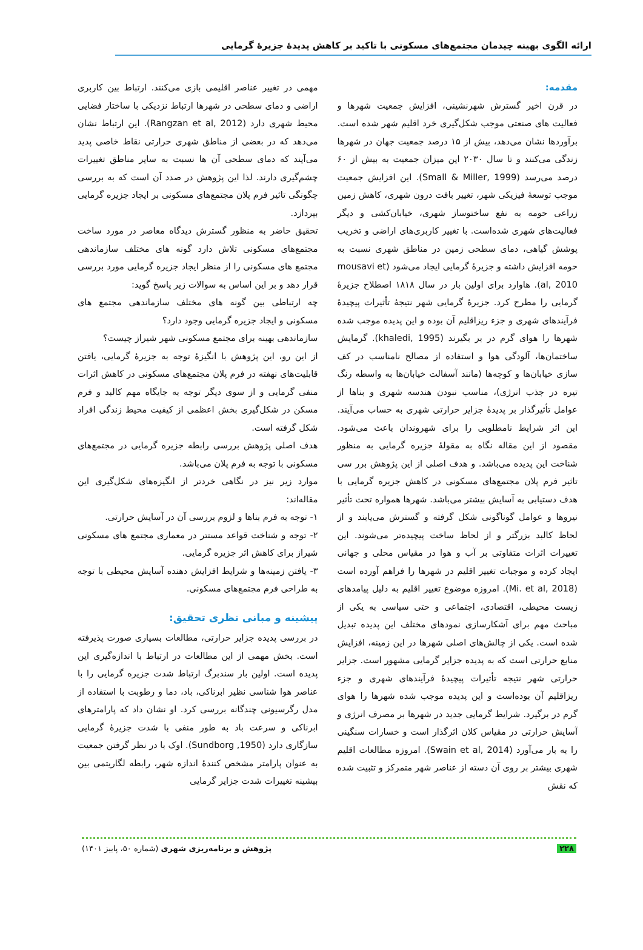ارائه الگوی بهینه چیدمان مجتمع‌های مسکونی با تاکید بر کاهش پدیدۀ جزیرۀ گرمایی
مقدمه:
در قرن اخیر گسترش شهرنشینی، افزایش جمعیت شهرها و فعالیت های صنعتی موجب شکل‌گیری خرد اقلیم شهر شده است. برآوردها نشان می‌دهد، بیش از ۱۵ درصد جمعیت جهان در شهرها زندگی می‌کنند و تا سال ۲۰۳۰ این میزان جمعیت به بیش از ۶۰ درصد می‌رسد (Small & Miller, 1999). این افزایش جمعیت موجب توسعۀ فیزیکی شهر، تغییر بافت درون شهری، کاهش زمین زراعی حومه به نفع ساختوساز شهری، خیابان‌کشی و دیگر فعالیت‌های شهری شده‌است. با تغییر کاربری‌های اراضی و تخریب پوشش گیاهی، دمای سطحی زمین در مناطق شهری نسبت به حومه افزایش داشته و جزیرۀ گرمایی ایجاد می‌شود (mousavi et al, 2010). هاوارد برای اولین بار در سال ۱۸۱۸ اصطلاح جزیرۀ گرمایی را مطرح کرد. جزیرۀ گرمایی شهر نتیجۀ تأثیرات پیچیدۀ فرآیندهای شهری و جزء ریزاقلیم آن بوده و این پدیده موجب شده شهرها را هوای گرم در بر بگیرند (khaledi, 1995). گرمایش ساختمان‌ها، آلودگی هوا و استفاده از مصالح نامناسب در کف سازی خیابان‌ها و کوچه‌ها (مانند آسفالت خیابان‌ها به واسطه رنگ تیره در جذب انرژی)، مناسب نبودن هندسه شهری و بناها از عوامل تأثیرگذار بر پدیدۀ جزایر حرارتی شهری به حساب می‌آیند. این اثر شرایط نامطلوبی را برای شهروندان باعث می‌شود. مقصود از این مقاله نگاه به مقولۀ جزیره گرمایی به منظور شناخت این پدیده می‌باشد. و هدف اصلی از این پژوهش برر سی تاثیر فرم پلان مجتمع‌های مسکونی در کاهش جزیره گرمایی با هدف دستیابی به آسایش بیشتر می‌باشد. شهرها همواره تحت تأثیر نیروها و عوامل گوناگونی شکل گرفته و گسترش می‌یابند و از لحاظ کالبد بزرگتر و از لحاظ ساخت پیچیده‌تر می‌شوند. این تغییرات اثرات متفاوتی بر آب و هوا در مقیاس محلی و جهانی ایجاد کرده و موجبات تغییر اقلیم در شهرها را فراهم آورده است (Mi. et al, 2018). امروزه موضوع تغییر اقلیم به دلیل پیامدهای زیست محیطی، اقتصادی، اجتماعی و حتی سیاسی به یکی از مباحث مهم برای آشکارسازی نمودهای مختلف این پدیده تبدیل شده است. یکی از چالش‌های اصلی شهرها در این زمینه، افزایش منابع حرارتی است که به پدیده جزایر گرمایی مشهور است. جزایر حرارتی شهر نتیجه تأثیرات پیچیدۀ فرآیندهای شهری و جزء ریزاقلیم آن بوده‌است و این پدیده موجب شده شهرها را هوای گرم در برگیرد. شرایط گرمایی جدید در شهرها بر مصرف انرژی و آسایش حرارتی در مقیاس کلان اثرگذار است و خسارات سنگینی را به بار می‌آورد (Swain et al, 2014). امروزه مطالعات اقلیم شهری بیشتر بر روی آن دسته از عناصر شهر متمرکز و تثبیت شده که نقش
مهمی در تغییر عناصر اقلیمی بازی می‌کنند. ارتباط بین کاربری اراضی و دمای سطحی در شهرها ارتباط نزدیکی با ساختار فضایی محیط شهری دارد (Rangzan et al, 2012). این ارتباط نشان می‌دهد که در بعضی از مناطق شهری حرارتی نقاط خاصی پدید می‌آیند که دمای سطحی آن ها نسبت به سایر مناطق تغییرات چشم‌گیری دارند. لذا این پژوهش در صدد آن است که به بررسی چگونگی تاثیر فرم پلان مجتمع‌های مسکونی بر ایجاد جزیره گرمایی بپردازد.
تحقیق حاضر به منظور گسترش دیدگاه معاصر در مورد ساخت مجتمع‌های مسکونی تلاش دارد گونه های مختلف سازماندهی مجتمع های مسکونی را از منظر ایجاد جزیره گرمایی مورد بررسی قرار دهد و بر این اساس به سوالات زیر پاسخ گوید:
چه ارتباطی بین گونه های مختلف سازماندهی مجتمع های مسکونی و ایجاد جزیره گرمایی وجود دارد؟
سازماندهی بهینه برای مجتمع مسکونی شهر شیراز چیست؟
از این رو، این پژوهش با انگیزۀ توجه به جزیرۀ گرمایی، یافتن قابلیت‌های نهفته در فرم پلان مجتمع‌های مسکونی در کاهش اثرات منفی گرمایی و از سوی دیگر توجه به جایگاه مهم کالبد و فرم مسکن در شکل‌گیری بخش اعظمی از کیفیت محیط زندگی افراد شکل گرفته است.
هدف اصلی پژوهش بررسی رابطه جزیره گرمایی در مجتمع‌های مسکونی با توجه به فرم پلان می‌باشد.
موارد زیر نیز در نگاهی خردتر از انگیزه‌های شکل‌گیری این مقاله‌اند:
۱- توجه به فرم بناها و لزوم بررسی آن در آسایش حرارتی.
۲- توجه و شناخت قواعد مستتر در معماری مجتمع های مسکونی شیراز برای کاهش اثر جزیره گرمایی.
۳- یافتن زمینه‌ها و شرایط افزایش دهنده آسایش محیطی با توجه به طراحی فرم مجتمع‌های مسکونی.
پیشینه و مبانی نظری تحقیق:
در بررسی پدیده جزایر حرارتی، مطالعات بسیاری صورت پذیرفته است. بخش مهمی از این مطالعات در ارتباط با اندازه‌گیری این پدیده است. اولین بار سندبرگ ارتباط شدت جزیره گرمایی را با عناصر هوا شناسی نظیر ابرناکی، باد، دما و رطوبت با استفاده از مدل رگرسیونی چندگانه بررسی کرد. او نشان داد که پارامترهای ابرناکی و سرعت باد به طور منفی با شدت جزیرۀ گرمایی سازگاری دارد (Sundborg ,1950). اوک با در نظر گرفتن جمعیت به عنوان پارامتر مشخص کنندۀ اندازه شهر، رابطه لگاریتمی بین بیشینه تغییرات شدت جزایر گرمایی
۲۲۸ پژوهش و برنامه‌ریزی شهری (شماره ۵۰، پاییز ۱۴۰۱)